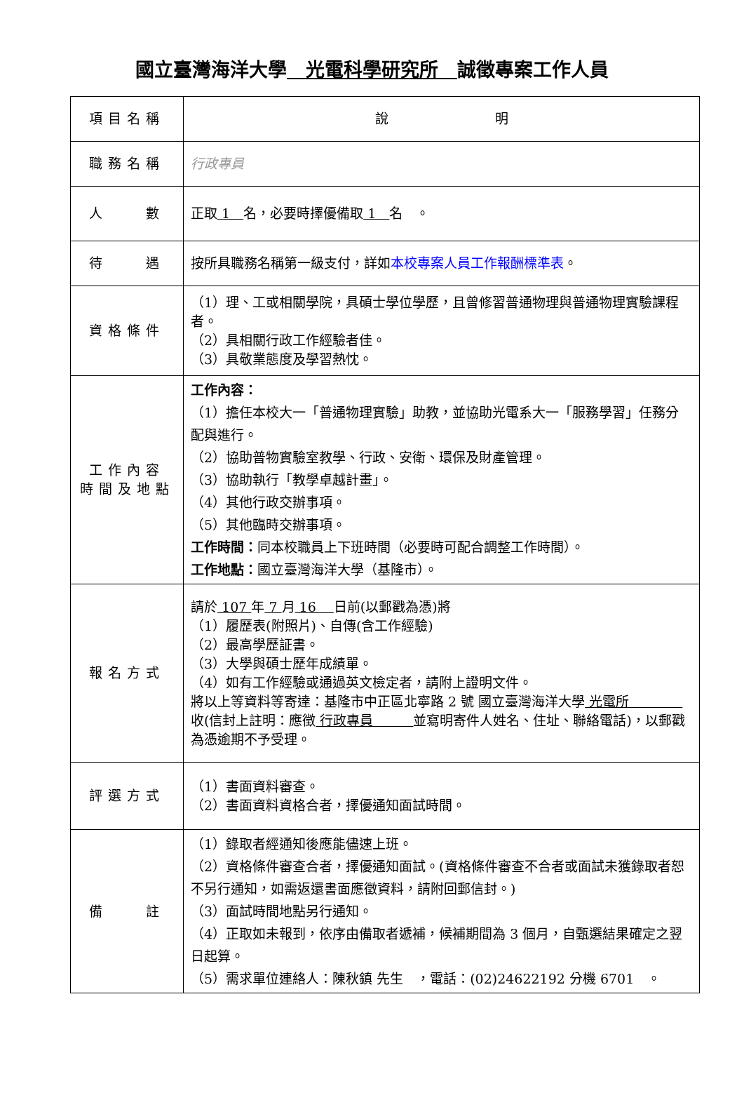國立臺灣海洋大學　光電科學研究所　誠徵專案工作人員
| 項目名稱 | 說 明 |
| 職務名稱 | 行政專員 |
| 人 數 | 正取 1 名，必要時擇優備取 1 名 。 |
| 待 遇 | 按所具職務名稱第一級支付，詳如 本校專案人員工作報酬標準表 。 |
| 資格條件 | （1）理、工或相關學院，具碩士學位學歷，且曾修習普通物理與普通物理實驗課程者。 （2）具相關行政工作經驗者佳。 （3）具敬業態度及學習熱忱。 |
| 工作內容 時間及地點 | 工作內容： （1）擔任本校大一「普通物理實驗」助教，並協助光電系大一「服務學習」任務分配與進行。 （2）協助普物實驗室教學、行政、安衛、環保及財產管理。 （3）協助執行「教學卓越計畫」。 （4）其他行政交辦事項。 （5）其他臨時交辦事項。 工作時間： 同本校職員上下班時間（必要時可配合調整工作時間）。 工作地點： 國立臺灣海洋大學（基隆市）。 |
| 報名方式 | 請於 107 年 7 月 16 日前(以郵戳為憑)將 （1）履歷表(附照片)、自傳(含工作經驗) （2）最高學歷証書。 （3）大學與碩士歷年成績單。 （4）如有工作經驗或通過英文檢定者，請附上證明文件。 將以上等資料等寄達：基隆市中正區北寧路 2 號 國立臺灣海洋大學 光電所 收(信封上註明：應徵 行政專員 並寫明寄件人姓名、住址、聯絡電話)，以郵戳為憑逾期不予受理。 |
| 評選方式 | （1）書面資料審查。 （2）書面資料資格合者，擇優通知面試時間。 |
| 備 註 | （1）錄取者經通知後應能儘速上班。 （2）資格條件審查合者，擇優通知面試。(資格條件審查不合者或面試未獲錄取者恕不另行通知，如需返還書面應徵資料，請附回郵信封。) （3）面試時間地點另行通知。 （4）正取如未報到，依序由備取者遞補，候補期間為 3 個月，自甄選結果確定之翌日起算。 （5）需求單位連絡人：陳秋鎮 先生 ，電話：(02)24622192 分機 6701 。 |